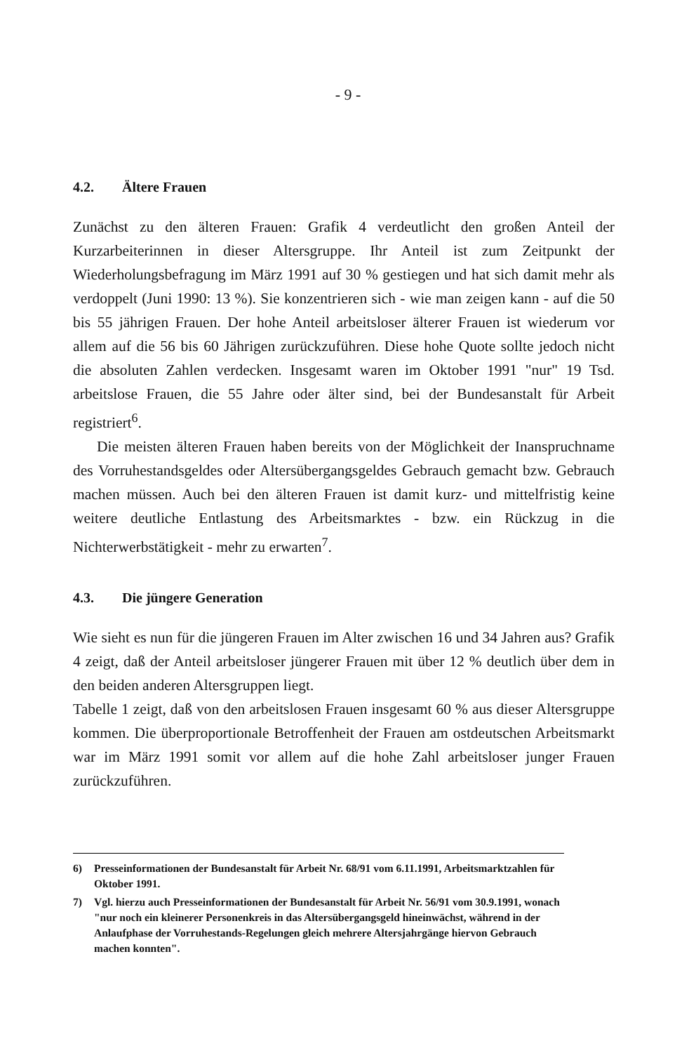- 9 -
4.2. Ältere Frauen
Zunächst zu den älteren Frauen: Grafik 4 verdeutlicht den großen Anteil der Kurzarbeiterinnen in dieser Altersgruppe. Ihr Anteil ist zum Zeitpunkt der Wiederholungsbefragung im März 1991 auf 30 % gestiegen und hat sich damit mehr als verdoppelt (Juni 1990: 13 %). Sie konzentrieren sich - wie man zeigen kann - auf die 50 bis 55 jährigen Frauen. Der hohe Anteil arbeitsloser älterer Frauen ist wiederum vor allem auf die 56 bis 60 Jährigen zurückzuführen. Diese hohe Quote sollte jedoch nicht die absoluten Zahlen verdecken. Insgesamt waren im Oktober 1991 "nur" 19 Tsd. arbeitslose Frauen, die 55 Jahre oder älter sind, bei der Bundesanstalt für Arbeit registriert<sup>6</sup>.
Die meisten älteren Frauen haben bereits von der Möglichkeit der Inanspruchname des Vorruhestandsgeldes oder Altersübergangsgeldes Gebrauch gemacht bzw. Gebrauch machen müssen. Auch bei den älteren Frauen ist damit kurz- und mittelfristig keine weitere deutliche Entlastung des Arbeitsmarktes - bzw. ein Rückzug in die Nichterwerbstätigkeit - mehr zu erwarten<sup>7</sup>.
4.3. Die jüngere Generation
Wie sieht es nun für die jüngeren Frauen im Alter zwischen 16 und 34 Jahren aus? Grafik 4 zeigt, daß der Anteil arbeitsloser jüngerer Frauen mit über 12 % deutlich über dem in den beiden anderen Altersgruppen liegt.
Tabelle 1 zeigt, daß von den arbeitslosen Frauen insgesamt 60 % aus dieser Altersgruppe kommen. Die überproportionale Betroffenheit der Frauen am ostdeutschen Arbeitsmarkt war im März 1991 somit vor allem auf die hohe Zahl arbeitsloser junger Frauen zurückzuführen.
6) Presseinformationen der Bundesanstalt für Arbeit Nr. 68/91 vom 6.11.1991, Arbeitsmarktzahlen für Oktober 1991.
7) Vgl. hierzu auch Presseinformationen der Bundesanstalt für Arbeit Nr. 56/91 vom 30.9.1991, wonach "nur noch ein kleinerer Personenkreis in das Altersübergangsgeld hineinwächst, während in der Anlaufphase der Vorruhestands-Regelungen gleich mehrere Altersjahrgänge hiervon Gebrauch machen konnten".